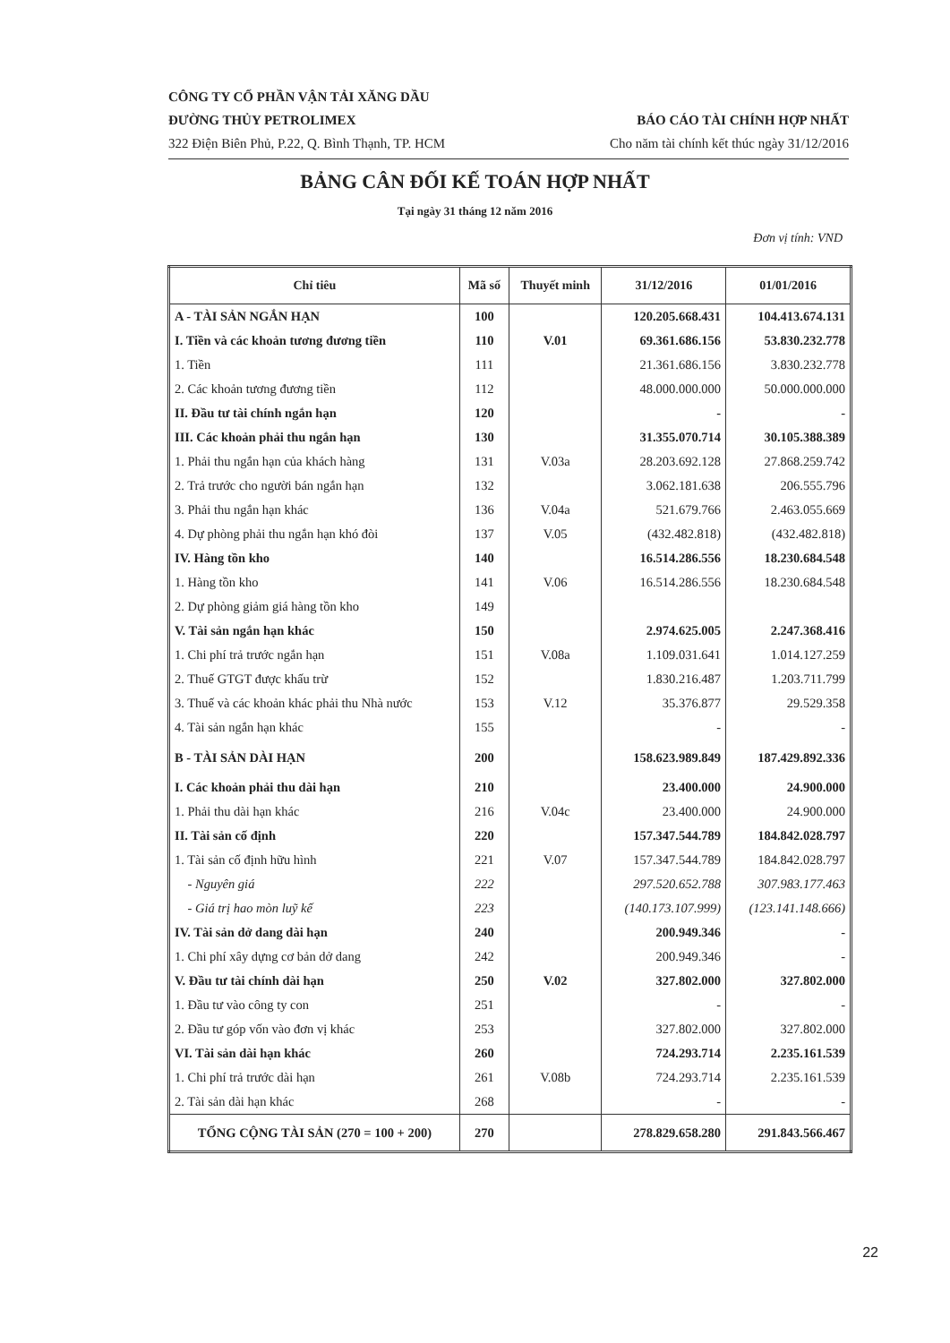CÔNG TY CỔ PHẦN VẬN TẢI XĂNG DẦU
ĐƯỜNG THỦY PETROLIMEX
322 Điện Biên Phủ, P.22, Q. Bình Thạnh, TP. HCM
BÁO CÁO TÀI CHÍNH HỢP NHẤT
Cho năm tài chính kết thúc ngày 31/12/2016
BẢNG CÂN ĐỐI KẾ TOÁN HỢP NHẤT
Tại ngày 31 tháng 12 năm 2016
Đơn vị tính: VND
| Chỉ tiêu | Mã số | Thuyết minh | 31/12/2016 | 01/01/2016 |
| --- | --- | --- | --- | --- |
| A - TÀI SẢN NGẮN HẠN | 100 | | 120.205.668.431 | 104.413.674.131 |
| I. Tiền và các khoản tương đương tiền | 110 | V.01 | 69.361.686.156 | 53.830.232.778 |
| 1. Tiền | 111 | | 21.361.686.156 | 3.830.232.778 |
| 2. Các khoản tương đương tiền | 112 | | 48.000.000.000 | 50.000.000.000 |
| II. Đầu tư tài chính ngắn hạn | 120 | | - | - |
| III. Các khoản phải thu ngắn hạn | 130 | | 31.355.070.714 | 30.105.388.389 |
| 1. Phải thu ngắn hạn của khách hàng | 131 | V.03a | 28.203.692.128 | 27.868.259.742 |
| 2. Trả trước cho người bán ngắn hạn | 132 | | 3.062.181.638 | 206.555.796 |
| 3. Phải thu ngắn hạn khác | 136 | V.04a | 521.679.766 | 2.463.055.669 |
| 4. Dự phòng phải thu ngắn hạn khó đòi | 137 | V.05 | (432.482.818) | (432.482.818) |
| IV. Hàng tồn kho | 140 | | 16.514.286.556 | 18.230.684.548 |
| 1. Hàng tồn kho | 141 | V.06 | 16.514.286.556 | 18.230.684.548 |
| 2. Dự phòng giảm giá hàng tồn kho | 149 | | | |
| V. Tài sản ngắn hạn khác | 150 | | 2.974.625.005 | 2.247.368.416 |
| 1. Chi phí trả trước ngắn hạn | 151 | V.08a | 1.109.031.641 | 1.014.127.259 |
| 2. Thuế GTGT được khấu trừ | 152 | | 1.830.216.487 | 1.203.711.799 |
| 3. Thuế và các khoản khác phải thu Nhà nước | 153 | V.12 | 35.376.877 | 29.529.358 |
| 4. Tài sản ngắn hạn khác | 155 | | - | - |
| B - TÀI SẢN DÀI HẠN | 200 | | 158.623.989.849 | 187.429.892.336 |
| I. Các khoản phải thu dài hạn | 210 | | 23.400.000 | 24.900.000 |
| 1. Phải thu dài hạn khác | 216 | V.04c | 23.400.000 | 24.900.000 |
| II. Tài sản cố định | 220 | | 157.347.544.789 | 184.842.028.797 |
| 1. Tài sản cố định hữu hình | 221 | V.07 | 157.347.544.789 | 184.842.028.797 |
| - Nguyên giá | 222 | | 297.520.652.788 | 307.983.177.463 |
| - Giá trị hao mòn luỹ kế | 223 | | (140.173.107.999) | (123.141.148.666) |
| IV. Tài sản dở dang dài hạn | 240 | | 200.949.346 | - |
| 1. Chi phí xây dựng cơ bản dở dang | 242 | | 200.949.346 | - |
| V. Đầu tư tài chính dài hạn | 250 | V.02 | 327.802.000 | 327.802.000 |
| 1. Đầu tư vào công ty con | 251 | | - | - |
| 2. Đầu tư góp vốn vào đơn vị khác | 253 | | 327.802.000 | 327.802.000 |
| VI. Tài sản dài hạn khác | 260 | | 724.293.714 | 2.235.161.539 |
| 1. Chi phí trả trước dài hạn | 261 | V.08b | 724.293.714 | 2.235.161.539 |
| 2. Tài sản dài hạn khác | 268 | | - | - |
| TỔNG CỘNG TÀI SẢN (270 = 100 + 200) | 270 | | 278.829.658.280 | 291.843.566.467 |
22